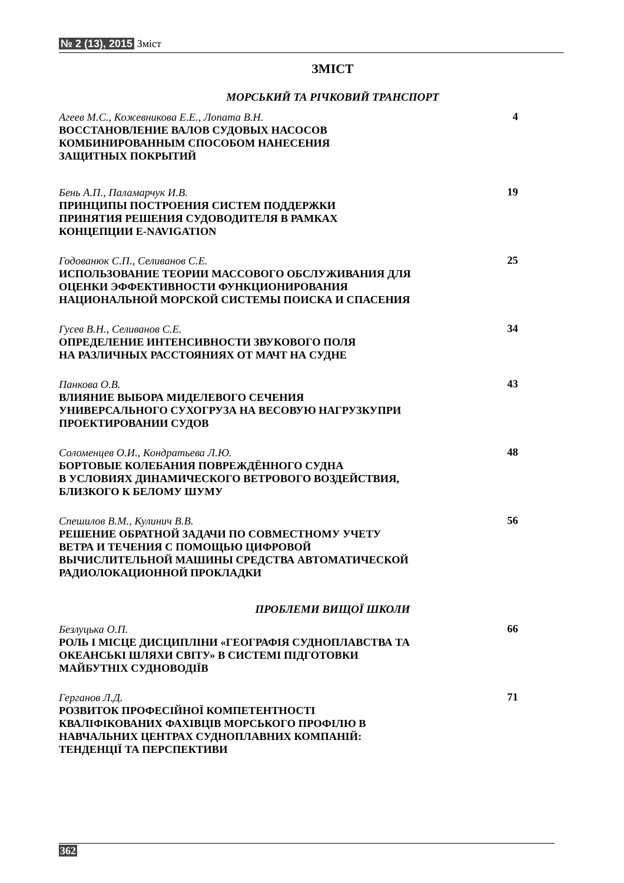№ 2 (13), 2015 Зміст
ЗМІСТ
МОРСЬКИЙ ТА РІЧКОВИЙ ТРАНСПОРТ
Агеев М.С., Кожевникова Е.Е., Лопата В.Н.
ВОССТАНОВЛЕНИЕ ВАЛОВ СУДОВЫХ НАСОСОВ
КОМБИНИРОВАННЫМ СПОСОБОМ НАНЕСЕНИЯ
ЗАЩИТНЫХ ПОКРЫТИЙ
4
Бень А.П., Паламарчук И.В.
ПРИНЦИПЫ ПОСТРОЕНИЯ СИСТЕМ ПОДДЕРЖКИ
ПРИНЯТИЯ РЕШЕНИЯ СУДОВОДИТЕЛЯ В РАМКАХ
КОНЦЕПЦИИ E-NAVIGATION
19
Годованюк С.П., Селиванов С.Е.
ИСПОЛЬЗОВАНИЕ ТЕОРИИ МАССОВОГО ОБСЛУЖИВАНИЯ ДЛЯ
ОЦЕНКИ ЭФФЕКТИВНОСТИ ФУНКЦИОНИРОВАНИЯ
НАЦИОНАЛЬНОЙ МОРСКОЙ СИСТЕМЫ ПОИСКА И СПАСЕНИЯ
25
Гусев В.Н., Селиванов С.Е.
ОПРЕДЕЛЕНИЕ ИНТЕНСИВНОСТИ ЗВУКОВОГО ПОЛЯ
НА РАЗЛИЧНЫХ РАССТОЯНИЯХ ОТ МАЧТ НА СУДНЕ
34
Панкова О.В.
ВЛИЯНИЕ ВЫБОРА МИДЕЛЕВОГО СЕЧЕНИЯ
УНИВЕРСАЛЬНОГО СУХОГРУЗА НА ВЕСОВУЮ НАГРУЗКУПРИ
ПРОЕКТИРОВАНИИ СУДОВ
43
Соломенцев О.И., Кондратьева Л.Ю.
БОРТОВЫЕ КОЛЕБАНИЯ ПОВРЕЖДЁННОГО СУДНА
В УСЛОВИЯХ ДИНАМИЧЕСКОГО ВЕТРОВОГО ВОЗДЕЙСТВИЯ,
БЛИЗКОГО К БЕЛОМУ ШУМУ
48
Спешилов В.М., Кулинич В.В.
РЕШЕНИЕ ОБРАТНОЙ ЗАДАЧИ ПО СОВМЕСТНОМУ УЧЕТУ
ВЕТРА И ТЕЧЕНИЯ С ПОМОЩЬЮ ЦИФРОВОЙ
ВЫЧИСЛИТЕЛЬНОЙ МАШИНЫ СРЕДСТВА АВТОМАТИЧЕСКОЙ
РАДИОЛОКАЦИОННОЙ ПРОКЛАДКИ
56
ПРОБЛЕМИ ВИЩОЇ ШКОЛИ
Безлуцька О.П.
РОЛЬ І МІСЦЕ ДИСЦИПЛІНИ «ГЕОГРАФІЯ СУДНОПЛАВСТВА ТА
ОКЕАНСЬКІ ШЛЯХИ СВІТУ» В СИСТЕМІ ПІДГОТОВКИ
МАЙБУТНІХ СУДНОВОДІЇВ
66
Герганов Л.Д.
РОЗВИТОК ПРОФЕСІЙНОЇ КОМПЕТЕНТНОСТІ
КВАЛІФІКОВАНИХ ФАХІВЦІВ МОРСЬКОГО ПРОФІЛЮ В
НАВЧАЛЬНИХ ЦЕНТРАХ СУДНОПЛАВНИХ КОМПАНІЙ:
ТЕНДЕНЦІЇ ТА ПЕРСПЕКТИВИ
71
362